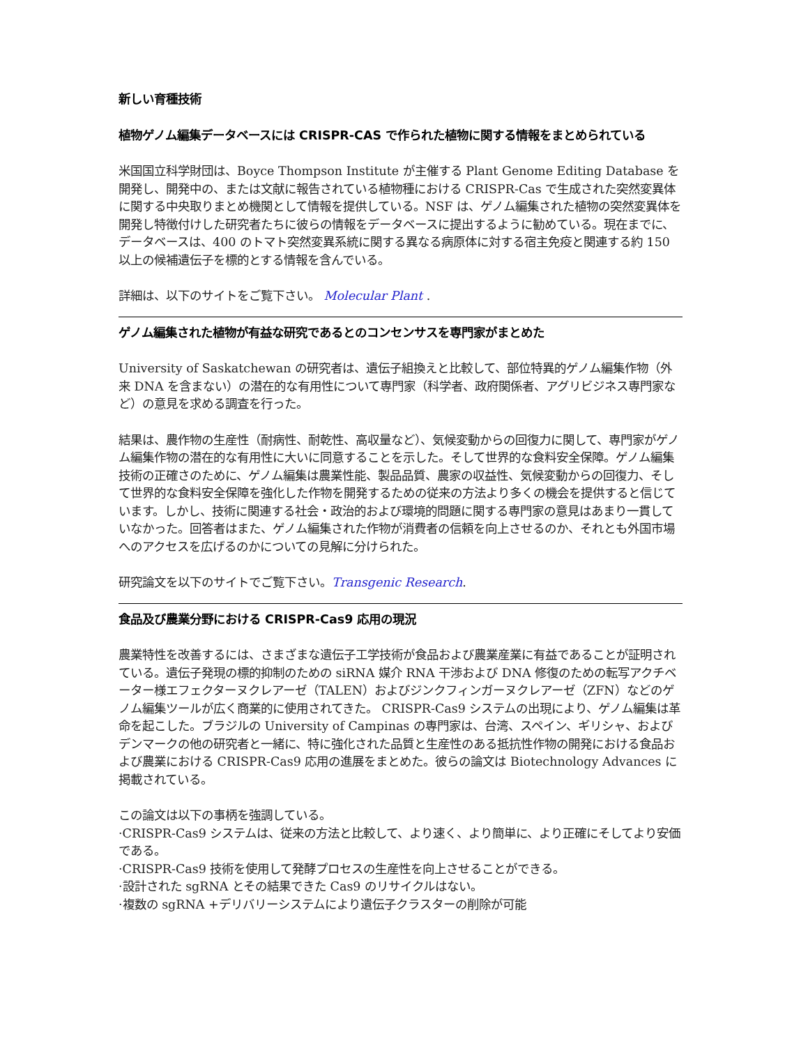新しい育種技術
植物ゲノム編集データベースには CRISPR-CAS で作られた植物に関する情報をまとめられている
米国国立科学財団は、Boyce Thompson Institute が主催する Plant Genome Editing Database を開発し、開発中の、または文献に報告されている植物種における CRISPR-Cas で生成された突然変異体に関する中央取りまとめ機関として情報を提供している。NSF は、ゲノム編集された植物の突然変異体を開発し特徴付けした研究者たちに彼らの情報をデータベースに提出するように勧めている。現在までに、データベースは、400 のトマト突然変異系統に関する異なる病原体に対する宿主免疫と関連する約 150 以上の候補遺伝子を標的とする情報を含んでいる。
詳細は、以下のサイトをご覧下さい。 Molecular Plant .
ゲノム編集された植物が有益な研究であるとのコンセンサスを専門家がまとめた
University of Saskatchewan の研究者は、遺伝子組換えと比較して、部位特異的ゲノム編集作物（外来 DNA を含まない）の潜在的な有用性について専門家（科学者、政府関係者、アグリビジネス専門家など）の意見を求める調査を行った。
結果は、農作物の生産性（耐病性、耐乾性、高収量など）、気候変動からの回復力に関して、専門家がゲノム編集作物の潜在的な有用性に大いに同意することを示した。そして世界的な食料安全保障。ゲノム編集技術の正確さのために、ゲノム編集は農業性能、製品品質、農家の収益性、気候変動からの回復力、そして世界的な食料安全保障を強化した作物を開発するための従来の方法より多くの機会を提供すると信じています。しかし、技術に関連する社会・政治的および環境的問題に関する専門家の意見はあまり一貫していなかった。回答者はまた、ゲノム編集された作物が消費者の信頼を向上させるのか、それとも外国市場へのアクセスを広げるのかについての見解に分けられた。
研究論文を以下のサイトでご覧下さい。Transgenic Research.
食品及び農業分野における CRISPR-Cas9 応用の現況
農業特性を改善するには、さまざまな遺伝子工学技術が食品および農業産業に有益であることが証明されている。遺伝子発現の標的抑制のための siRNA 媒介 RNA 干渉および DNA 修復のための転写アクチベーター様エフェクターヌクレアーゼ（TALEN）およびジンクフィンガーヌクレアーゼ（ZFN）などのゲノム編集ツールが広く商業的に使用されてきた。 CRISPR-Cas9 システムの出現により、ゲノム編集は革命を起こした。ブラジルの University of Campinas の専門家は、台湾、スペイン、ギリシャ、およびデンマークの他の研究者と一緒に、特に強化された品質と生産性のある抵抗性作物の開発における食品および農業における CRISPR-Cas9 応用の進展をまとめた。彼らの論文は Biotechnology Advances に掲載されている。
この論文は以下の事柄を強調している。
·CRISPR-Cas9 システムは、従来の方法と比較して、より速く、より簡単に、より正確にそしてより安価である。
·CRISPR-Cas9 技術を使用して発酵プロセスの生産性を向上させることができる。
·設計された sgRNA とその結果できた Cas9 のリサイクルはない。
·複数の sgRNA +デリバリーシステムにより遺伝子クラスターの削除が可能